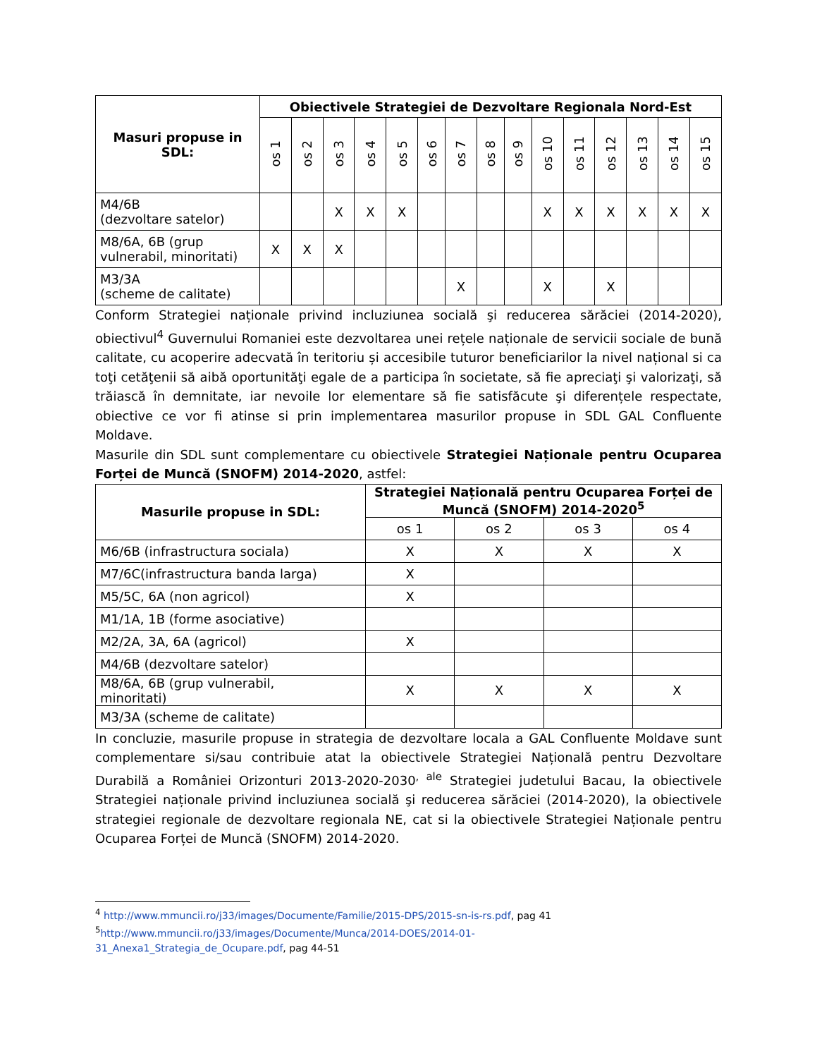| Masuri propuse in SDL: | Obiectivele Strategiei de Dezvoltare Regionala Nord-Est | | | | | | | | | | | | | | |
| --- | --- | --- | --- | --- | --- | --- | --- | --- | --- | --- | --- | --- | --- | --- | --- |
| | os 1 | os 2 | os 3 | os 4 | os 5 | os 6 | os 7 | os 8 | os 9 | os 10 | os 11 | os 12 | os 13 | os 14 | os 15 |
| M4/6B (dezvoltare satelor) | | | X | X | X | | | | | X | X | X | X | X | X |
| M8/6A, 6B (grup vulnerabil, minoritati) | X | X | X | | | | | | | | | | | | |
| M3/3A (scheme de calitate) | | | | | | | X | | | X | | X | | | |
Conform Strategiei naționale privind incluziunea socială şi reducerea sărăciei (2014-2020), obiectivul<sup>4</sup> Guvernului Romaniei este dezvoltarea unei rețele naționale de servicii sociale de bună calitate, cu acoperire adecvată în teritoriu și accesibile tuturor beneficiarilor la nivel național si ca toţi cetăţenii să aibă oportunităţi egale de a participa în societate, să fie apreciaţi şi valorizaţi, să trăiască în demnitate, iar nevoile lor elementare să fie satisfăcute şi diferențele respectate, obiective ce vor fi atinse si prin implementarea masurilor propuse in SDL GAL Confluente Moldave.
Masurile din SDL sunt complementare cu obiectivele Strategiei Naționale pentru Ocuparea Forței de Muncă (SNOFM) 2014-2020, astfel:
| Masurile propuse in SDL: | Strategiei Națională pentru Ocuparea Forței de Muncă (SNOFM) 2014-2020<sup>5</sup> | | | |
| --- | --- | --- | --- | --- |
| | os 1 | os 2 | os 3 | os 4 |
| M6/6B (infrastructura sociala) | X | X | X | X |
| M7/6C(infrastructura banda larga) | X | | | |
| M5/5C, 6A (non agricol) | X | | | |
| M1/1A, 1B (forme asociative) | | | | |
| M2/2A, 3A, 6A (agricol) | X | | | |
| M4/6B (dezvoltare satelor) | | | | |
| M8/6A, 6B (grup vulnerabil, minoritati) | X | X | X | X |
| M3/3A (scheme de calitate) | | | | |
In concluzie, masurile propuse in strategia de dezvoltare locala a GAL Confluente Moldave sunt complementare si/sau contribuie atat la obiectivele Strategiei Națională pentru Dezvoltare Durabilă a României Orizonturi 2013-2020-2030<sup>, ale</sup> Strategiei judetului Bacau, la obiectivele Strategiei naționale privind incluziunea socială şi reducerea sărăciei (2014-2020), la obiectivele strategiei regionale de dezvoltare regionala NE, cat si la obiectivele Strategiei Naționale pentru Ocuparea Forței de Muncă (SNOFM) 2014-2020.
<sup>4</sup> http://www.mmuncii.ro/j33/images/Documente/Familie/2015-DPS/2015-sn-is-rs.pdf, pag 41
<sup>5</sup> http://www.mmuncii.ro/j33/images/Documente/Munca/2014-DOES/2014-01-
31_Anexa1_Strategia_de_Ocupare.pdf, pag 44-51